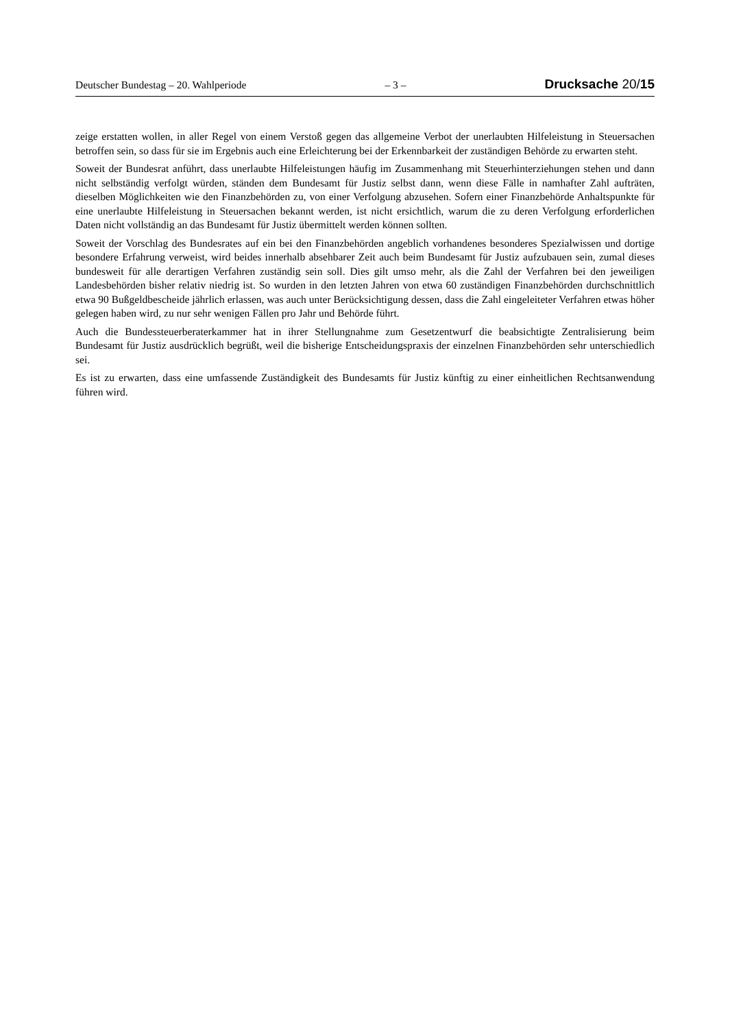Deutscher Bundestag – 20. Wahlperiode – 3 – Drucksache 20/15
zeige erstatten wollen, in aller Regel von einem Verstoß gegen das allgemeine Verbot der unerlaubten Hilfeleistung in Steuersachen betroffen sein, so dass für sie im Ergebnis auch eine Erleichterung bei der Erkennbarkeit der zuständigen Behörde zu erwarten steht.
Soweit der Bundesrat anführt, dass unerlaubte Hilfeleistungen häufig im Zusammenhang mit Steuerhinterziehungen stehen und dann nicht selbständig verfolgt würden, ständen dem Bundesamt für Justiz selbst dann, wenn diese Fälle in namhafter Zahl aufträten, dieselben Möglichkeiten wie den Finanzbehörden zu, von einer Verfolgung abzusehen. Sofern einer Finanzbehörde Anhaltspunkte für eine unerlaubte Hilfeleistung in Steuersachen bekannt werden, ist nicht ersichtlich, warum die zu deren Verfolgung erforderlichen Daten nicht vollständig an das Bundesamt für Justiz übermittelt werden können sollten.
Soweit der Vorschlag des Bundesrates auf ein bei den Finanzbehörden angeblich vorhandenes besonderes Spezialwissen und dortige besondere Erfahrung verweist, wird beides innerhalb absehbarer Zeit auch beim Bundesamt für Justiz aufzubauen sein, zumal dieses bundesweit für alle derartigen Verfahren zuständig sein soll. Dies gilt umso mehr, als die Zahl der Verfahren bei den jeweiligen Landesbehörden bisher relativ niedrig ist. So wurden in den letzten Jahren von etwa 60 zuständigen Finanzbehörden durchschnittlich etwa 90 Bußgeldbescheide jährlich erlassen, was auch unter Berücksichtigung dessen, dass die Zahl eingeleiteter Verfahren etwas höher gelegen haben wird, zu nur sehr wenigen Fällen pro Jahr und Behörde führt.
Auch die Bundessteuerberaterkammer hat in ihrer Stellungnahme zum Gesetzentwurf die beabsichtigte Zentralisierung beim Bundesamt für Justiz ausdrücklich begrüßt, weil die bisherige Entscheidungspraxis der einzelnen Finanzbehörden sehr unterschiedlich sei.
Es ist zu erwarten, dass eine umfassende Zuständigkeit des Bundesamts für Justiz künftig zu einer einheitlichen Rechtsanwendung führen wird.